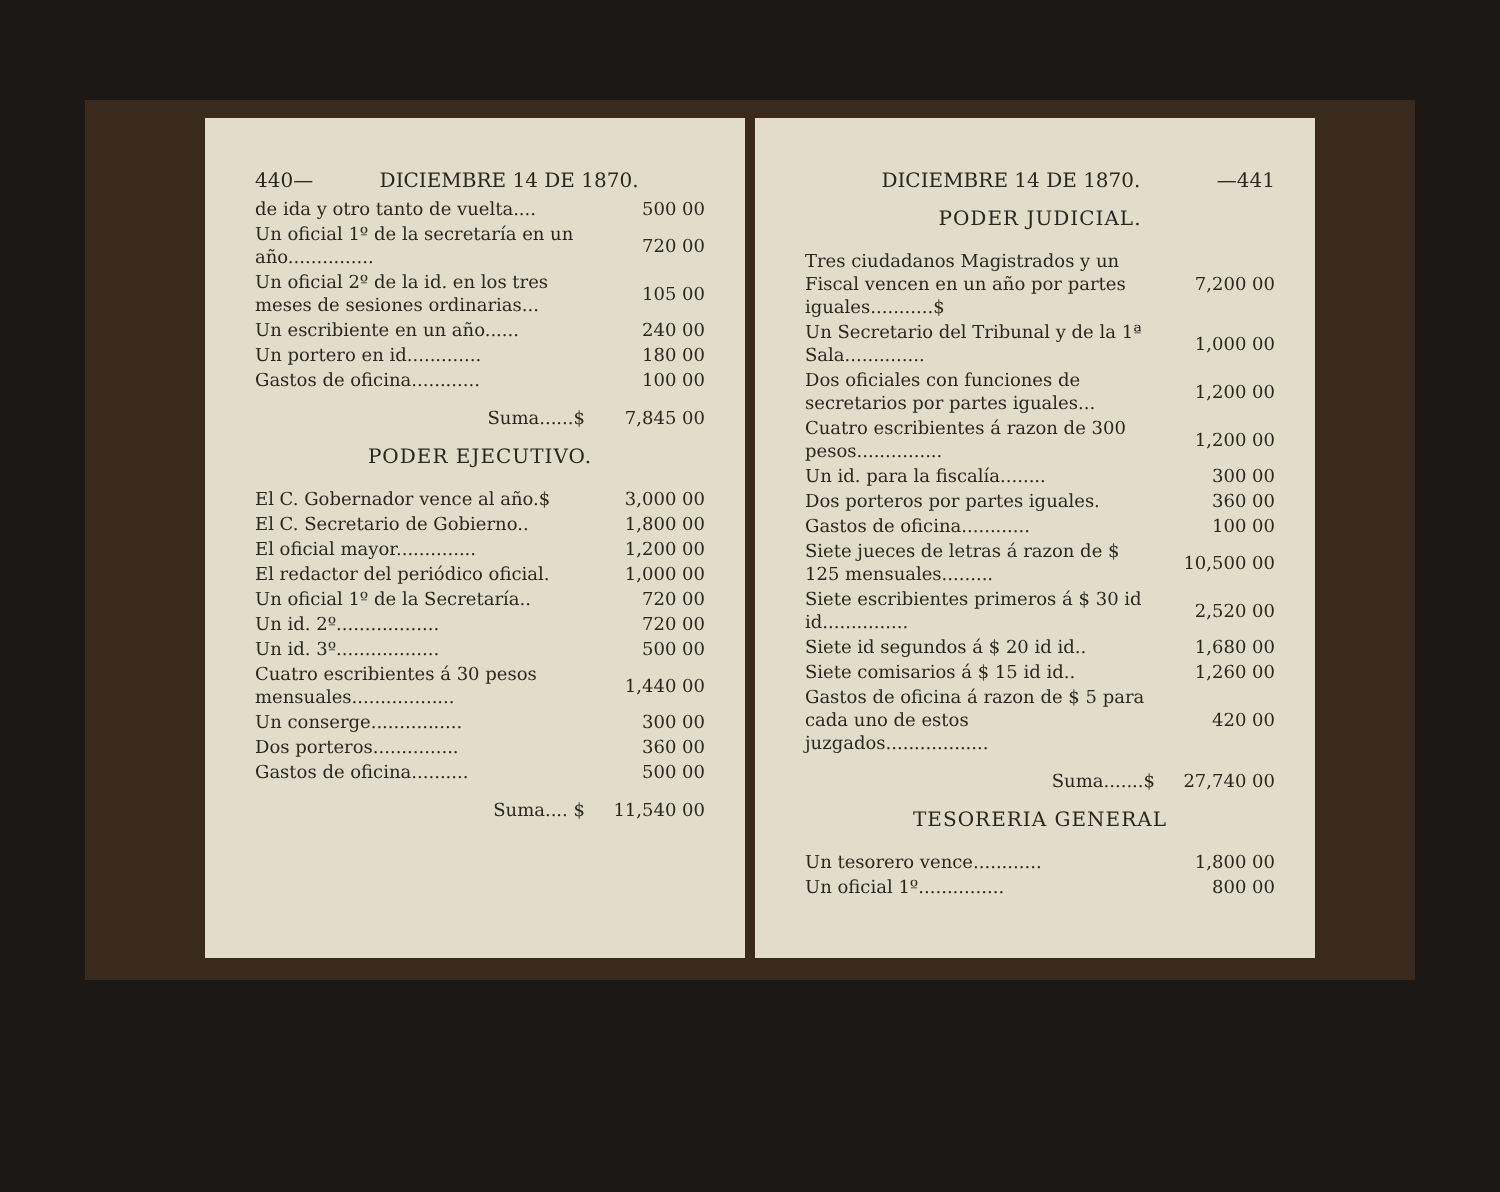440— DICIEMBRE 14 DE 1870.
| de ida y otro tanto de vuelta.... | 500 00 |
| Un oficial 1º de la secretaría en un año............... | 720 00 |
| Un oficial 2º de la id. en los tres meses de sesiones ordinarias... | 105 00 |
| Un escribiente en un año...... | 240 00 |
| Un portero en id............. | 180 00 |
| Gastos de oficina............ | 100 00 |
| Suma......$ | 7,845 00 |
PODER EJECUTIVO.
| El C. Gobernador vence al año.$ | 3,000 00 |
| El C. Secretario de Gobierno.. | 1,800 00 |
| El oficial mayor.............. | 1,200 00 |
| El redactor del periódico oficial. | 1,000 00 |
| Un oficial 1º de la Secretaría.. | 720 00 |
| Un id. 2º.................. | 720 00 |
| Un id. 3º.................. | 500 00 |
| Cuatro escribientes á 30 pesos mensuales.................. | 1,440 00 |
| Un conserge................ | 300 00 |
| Dos porteros............... | 360 00 |
| Gastos de oficina.......... | 500 00 |
| Suma.... $ | 11,540 00 |
DICIEMBRE 14 DE 1870. —441
PODER JUDICIAL.
| Tres ciudadanos Magistrados y un Fiscal vencen en un año por partes iguales...........$ | 7,200 00 |
| Un Secretario del Tribunal y de la 1ª Sala.............. | 1,000 00 |
| Dos oficiales con funciones de secretarios por partes iguales... | 1,200 00 |
| Cuatro escribientes á razon de 300 pesos............... | 1,200 00 |
| Un id. para la fiscalía........ | 300 00 |
| Dos porteros por partes iguales. | 360 00 |
| Gastos de oficina............ | 100 00 |
| Siete jueces de letras á razon de $ 125 mensuales......... | 10,500 00 |
| Siete escribientes primeros á $ 30 id id............... | 2,520 00 |
| Siete id segundos á $ 20 id id.. | 1,680 00 |
| Siete comisarios á $ 15 id id.. | 1,260 00 |
| Gastos de oficina á razon de $ 5 para cada uno de estos juzgados.................. | 420 00 |
| Suma.......$ | 27,740 00 |
TESORERIA GENERAL
| Un tesorero vence............ | 1,800 00 |
| Un oficial 1º............... | 800 00 |